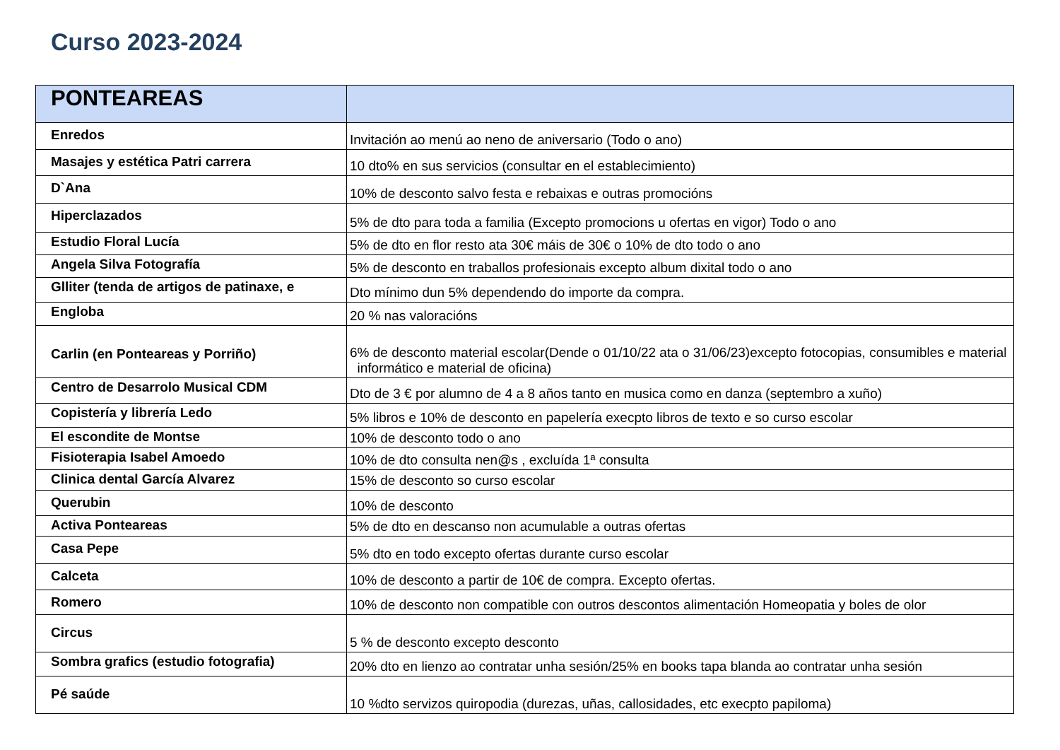Curso 2023-2024
| PONTEAREAS | |
| --- | --- |
| Enredos | Invitación ao menú ao neno de aniversario (Todo o ano) |
| Masajes y estética Patri carrera | 10 dto% en sus servicios (consultar en el establecimiento) |
| D`Ana | 10% de desconto salvo festa e rebaixas e outras promocións |
| Hiperclazados | 5% de dto para toda a familia (Excepto promocions u ofertas en vigor) Todo o ano |
| Estudio Floral Lucía | 5% de dto en flor resto ata 30€ máis de 30€ o 10% de dto todo o ano |
| Angela Silva Fotografía | 5% de desconto en traballos profesionais excepto album dixital todo o ano |
| Glliter (tenda de artigos de patinaxe, e | Dto mínimo dun 5% dependendo do importe da compra. |
| Engloba | 20 % nas valoracións |
| Carlin (en Ponteareas y Porriño) | 6% de desconto material escolar(Dende o 01/10/22 ata o 31/06/23)excepto fotocopias, consumibles e material informático e material de oficina) |
| Centro de Desarrolo Musical CDM | Dto de 3 € por alumno de 4 a 8 años tanto en musica como en danza (septembro a xuño) |
| Copistería y librería Ledo | 5% libros e 10% de desconto en papelería execpto libros de texto e so curso escolar |
| El escondite de Montse | 10% de desconto todo o ano |
| Fisioterapia Isabel Amoedo | 10% de dto consulta nen@s , excluída 1ª consulta |
| Clinica dental García Alvarez | 15% de desconto so curso escolar |
| Querubin | 10% de desconto |
| Activa Ponteareas | 5% de dto en descanso non acumulable a outras ofertas |
| Casa Pepe | 5% dto en todo excepto ofertas durante curso escolar |
| Calceta | 10% de desconto a partir de 10€ de compra. Excepto ofertas. |
| Romero | 10% de desconto non compatible con outros descontos alimentación Homeopatia y boles de olor |
| Circus | 5 % de desconto excepto desconto |
| Sombra grafics (estudio fotografia) | 20% dto en lienzo ao contratar unha sesión/25% en books tapa blanda ao contratar unha sesión |
| Pé saúde | 10 %dto servizos quiropodia (durezas, uñas, callosidades, etc execpto papiloma) |